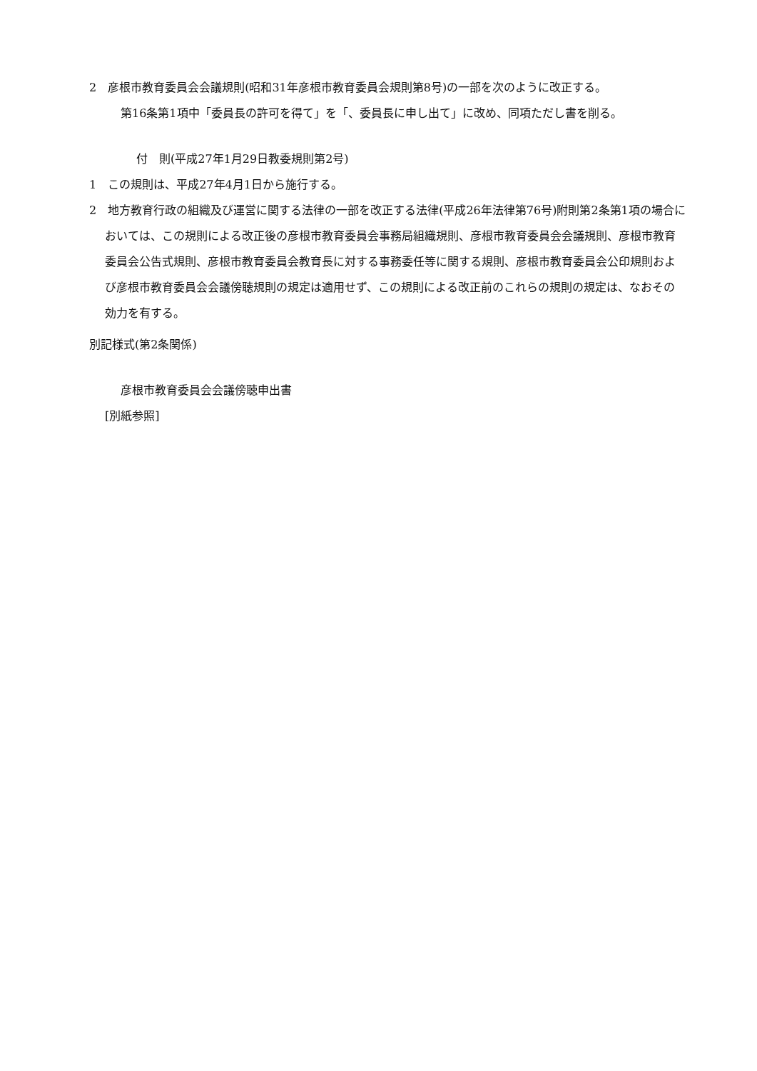2　彦根市教育委員会会議規則(昭和31年彦根市教育委員会規則第8号)の一部を次のように改正する。
第16条第1項中「委員長の許可を得て」を「、委員長に申し出て」に改め、同項ただし書を削る。
付　則(平成27年1月29日教委規則第2号)
1　この規則は、平成27年4月1日から施行する。
2　地方教育行政の組織及び運営に関する法律の一部を改正する法律(平成26年法律第76号)附則第2条第1項の場合においては、この規則による改正後の彦根市教育委員会事務局組織規則、彦根市教育委員会会議規則、彦根市教育委員会公告式規則、彦根市教育委員会教育長に対する事務委任等に関する規則、彦根市教育委員会公印規則および彦根市教育委員会会議傍聴規則の規定は適用せず、この規則による改正前のこれらの規則の規定は、なおその効力を有する。
別記様式(第2条関係)
彦根市教育委員会会議傍聴申出書
[別紙参照]